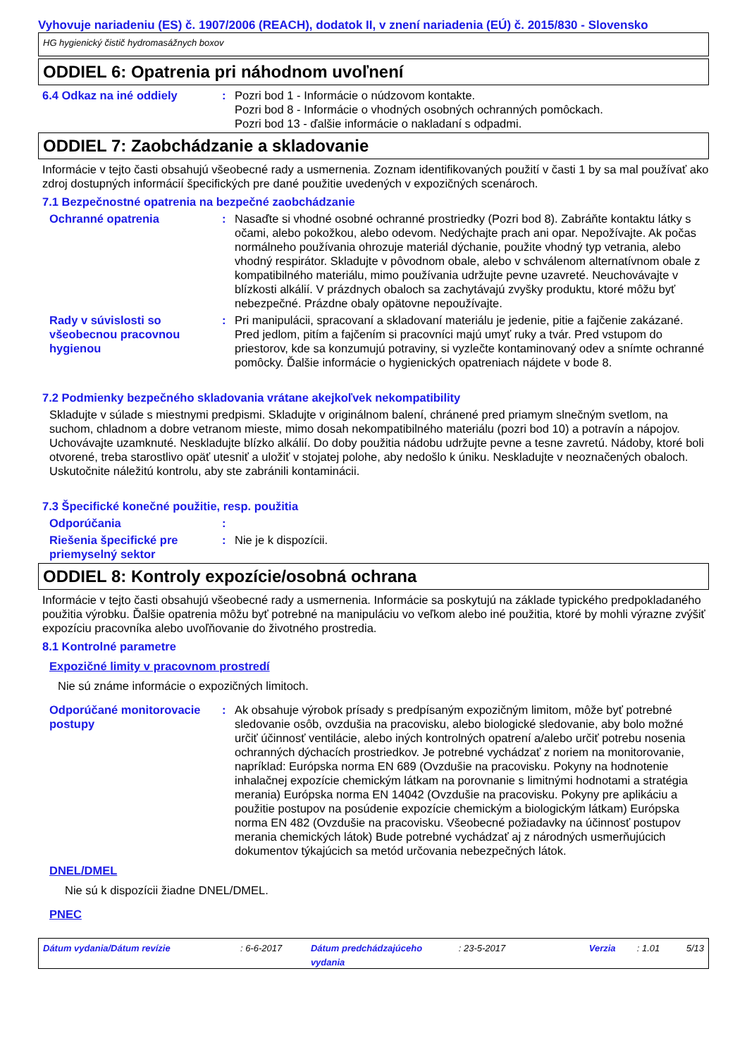Vyhovuje nariadeniu (ES) č. 1907/2006 (REACH), dodatok II, v znení nariadenia (EÚ) č. 2015/830 - Slovensko
HG hygienický čistič hydromasážnych boxov
ODDIEL 6: Opatrenia pri náhodnom uvoľnení
6.4 Odkaz na iné oddiely : Pozri bod 1 - Informácie o núdzovom kontakte.
Pozri bod 8 - Informácie o vhodných osobných ochranných pomôckach.
Pozri bod 13 - ďalšie informácie o nakladaní s odpadmi.
ODDIEL 7: Zaobchádzanie a skladovanie
Informácie v tejto časti obsahujú všeobecné rady a usmernenia. Zoznam identifikovaných použití v časti 1 by sa mal používať ako zdroj dostupných informácií špecifických pre dané použitie uvedených v expozičných scenároch.
7.1 Bezpečnostné opatrenia na bezpečné zaobchádzanie
Ochranné opatrenia : Nasaďte si vhodné osobné ochranné prostriedky (Pozri bod 8). Zabráňte kontaktu látky s očami, alebo pokožkou, alebo odevom. Nedýchajte prach ani opar. Nepožívajte. Ak počas normálneho používania ohrozuje materiál dýchanie, použite vhodný typ vetrania, alebo vhodný respirátor. Skladujte v pôvodnom obale, alebo v schválenom alternatívnom obale z kompatibilného materiálu, mimo používania udržujte pevne uzavreté. Neuchovávajte v blízkosti alkálií. V prázdnych obaloch sa zachytávajú zvyšky produktu, ktoré môžu byť nebezpečné. Prázdne obaly opätovne nepoužívajte.
Rady v súvislosti so všeobecnou pracovnou hygienou
: Pri manipulácii, spracovaní a skladovaní materiálu je jedenie, pitie a fajčenie zakázané. Pred jedlom, pitím a fajčením si pracovníci majú umyť ruky a tvár. Pred vstupom do priestorov, kde sa konzumujú potraviny, si vyzlečte kontaminovaný odev a snímte ochranné pomôcky. Ďalšie informácie o hygienických opatreniach nájdete v bode 8.
7.2 Podmienky bezpečného skladovania vrátane akejkoľvek nekompatibility
Skladujte v súlade s miestnymi predpismi. Skladujte v originálnom balení, chránené pred priamym slnečným svetlom, na suchom, chladnom a dobre vetranom mieste, mimo dosah nekompatibilného materiálu (pozri bod 10) a potravín a nápojov. Uchovávajte uzamknuté. Neskladujte blízko alkálií. Do doby použitia nádobu udržujte pevne a tesne zavretú. Nádoby, ktoré boli otvorené, treba starostlivo opäť utesniť a uložiť v stojatej polohe, aby nedošlo k úniku. Neskladujte v neoznačených obaloch. Uskutočnite náležitú kontrolu, aby ste zabránili kontaminácii.
7.3 Špecifické konečné použitie, resp. použitia
Odporúčania :
Riešenia špecifické pre priemyselný sektor
: Nie je k dispozícii.
ODDIEL 8: Kontroly expozície/osobná ochrana
Informácie v tejto časti obsahujú všeobecné rady a usmernenia. Informácie sa poskytujú na základe typického predpokladaného použitia výrobku. Ďalšie opatrenia môžu byť potrebné na manipuláciu vo veľkom alebo iné použitia, ktoré by mohli výrazne zvýšiť expozíciu pracovníka alebo uvoľňovanie do životného prostredia.
8.1 Kontrolné parametre
Expozičné limity v pracovnom prostredí
Nie sú známe informácie o expozičných limitoch.
Odporúčané monitorovacie postupy
: Ak obsahuje výrobok prísady s predpísaným expozičným limitom, môže byť potrebné sledovanie osôb, ovzdušia na pracovisku, alebo biologické sledovanie, aby bolo možné určiť účinnosť ventilácie, alebo iných kontrolných opatrení a/alebo určiť potrebu nosenia ochranných dýchacích prostriedkov. Je potrebné vychádzať z noriem na monitorovanie, napríklad: Európska norma EN 689 (Ovzdušie na pracovisku. Pokyny na hodnotenie inhalačnej expozície chemickým látkam na porovnanie s limitnými hodnotami a stratégia merania) Európska norma EN 14042 (Ovzdušie na pracovisku. Pokyny pre aplikáciu a použitie postupov na posúdenie expozície chemickým a biologickým látkam) Európska norma EN 482 (Ovzdušie na pracovisku. Všeobecné požiadavky na účinnosť postupov merania chemických látok) Bude potrebné vychádzať aj z národných usmerňujúcich dokumentov týkajúcich sa metód určovania nebezpečných látok.
DNEL/DMEL
Nie sú k dispozícii žiadne DNEL/DMEL.
PNEC
Dátum vydania/Dátum revízie: 6-6-2017 Dátum predchádzajúceho vydania: 23-5-2017 Verzia: 1.01 5/13